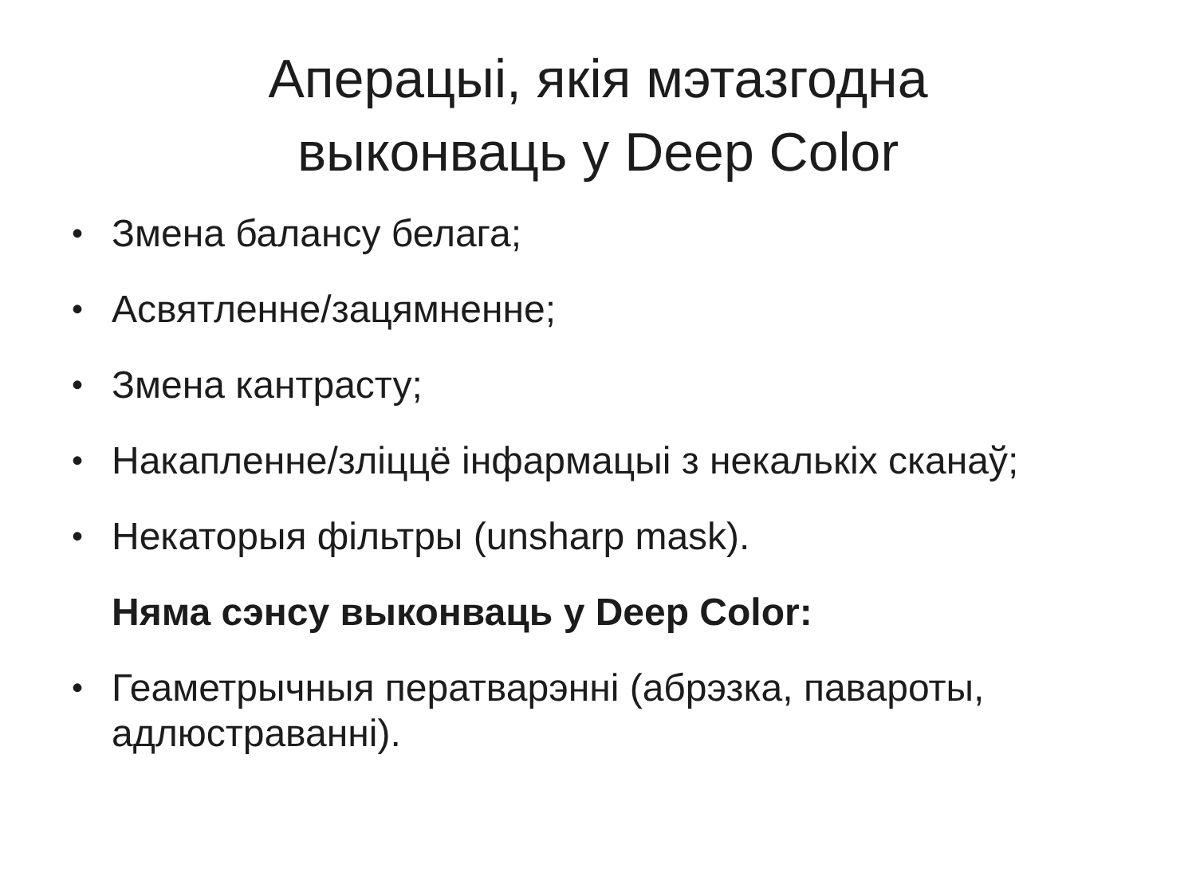Аперацыі, якія мэтазгодна
выконваць у Deep Color
• Змена балансу белага;
• Асвятленне/зацямненне;
• Змена кантрасту;
• Накапленне/зліццё інфармацыі з некалькіх сканаў;
• Некаторыя фільтры (unsharp mask).
Няма сэнсу выконваць у Deep Color:
• Геаметрычныя ператварэнні (абрэзка, павароты, адлюстраванні).